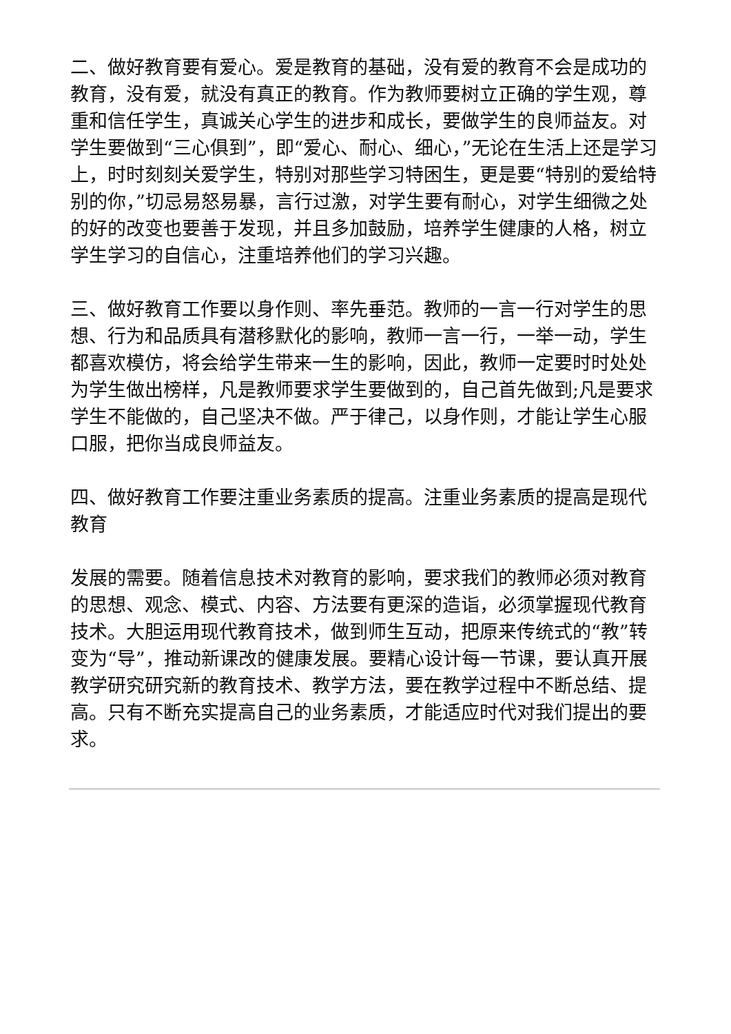二、做好教育要有爱心。爱是教育的基础，没有爱的教育不会是成功的教育，没有爱，就没有真正的教育。作为教师要树立正确的学生观，尊重和信任学生，真诚关心学生的进步和成长，要做学生的良师益友。对学生要做到“三心俱到”，即“爱心、耐心、细心，”无论在生活上还是学习上，时时刻刻关爱学生，特别对那些学习特困生，更是要“特别的爱给特别的你，”切忌易怒易暴，言行过激，对学生要有耐心，对学生细微之处的好的改变也要善于发现，并且多加鼓励，培养学生健康的人格，树立学生学习的自信心，注重培养他们的学习兴趣。
三、做好教育工作要以身作则、率先垂范。教师的一言一行对学生的思想、行为和品质具有潜移默化的影响，教师一言一行，一举一动，学生都喜欢模仿，将会给学生带来一生的影响，因此，教师一定要时时处处为学生做出榜样，凡是教师要求学生要做到的，自己首先做到;凡是要求学生不能做的，自己坚决不做。严于律己，以身作则，才能让学生心服口服，把你当成良师益友。
四、做好教育工作要注重业务素质的提高。注重业务素质的提高是现代教育
发展的需要。随着信息技术对教育的影响，要求我们的教师必须对教育的思想、观念、模式、内容、方法要有更深的造诣，必须掌握现代教育技术。大胆运用现代教育技术，做到师生互动，把原来传统式的“教”转变为“导”，推动新课改的健康发展。要精心设计每一节课，要认真开展教学研究研究新的教育技术、教学方法，要在教学过程中不断总结、提高。只有不断充实提高自己的业务素质，才能适应时代对我们提出的要求。